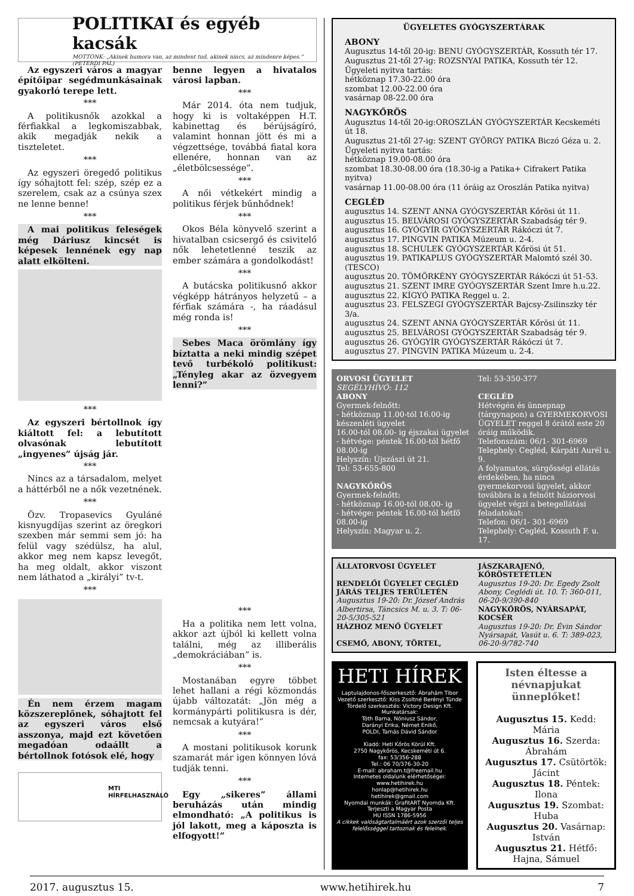POLITIKAI és egyéb kacsák
MOTTÓNK: „Akinek humora van, az mindent tud, akinek nincs, az mindenre képes.” (PETERDI PÁL)
Az egyszeri város a magyar építőipar segédmunkásainak gyakorló terepe lett.
***
A politikusnők azokkal a férfiakkal a legkomiszabbak, akik megadják nekik a tiszteletet.
***
Az egyszeri öregedő politikus így sóhajtott fel: szép, szép ez a szerelem, csak az a csúnya szex ne lenne benne!
***
A mai politikus feleségek még Dáriusz kincsét is képesek lennének egy nap alatt elkölteni.
***
Az egyszeri bértollnok így kiáltott fel: a lebutított olvasónak lebutított „ingyenes” újság jár.
***
Nincs az a társadalom, melyet a háttérből ne a nők vezetnének.
***
Özv. Tropasevics Gyuláné kisnyugdíjas szerint az öregkori szexben már semmi sem jó: ha felül vagy szédülsz, ha alul, akkor meg nem kapsz levegőt, ha meg oldalt, akkor viszont nem láthatod a „királyi” tv-t.
***
Én nem érzem magam közszereplőnek, sóhajtott fel az egyszeri város első asszonya, majd ezt követően megadóan odaállt a bértollnok fotósok elé, hogy
MTI
HÍRFELHASZNÁLÓ
benne legyen a hivatalos városi lapban.
***
Már 2014. óta nem tudjuk, hogy ki is voltaképpen H.T. kabinettag és bérújságíró, valamint honnan jött és mi a végzettsége, továbbá fiatal kora ellenére, honnan van az „életbölcsessége”.
***
A női vétkekért mindig a politikus férjek bűnhődnek!
***
Okos Béla könyvelő szerint a hivatalban csicsergő és csivitelő nők lehetetlenné teszik az ember számára a gondolkodást!
***
A butácska politikusnő akkor végképp hátrányos helyzetű – a férfiak számára -, ha ráadásul még ronda is!
***
Sebes Maca örömlány így bíztatta a neki mindig szépet tevő turbékoló politikust: „Tényleg akar az özvegyem lenni?”
***
Ha a politika nem lett volna, akkor azt újból ki kellett volna találni, még az illiberális „demokráciában” is.
***
Mostanában egyre többet lehet hallani a régi közmondás újabb változatát: „Jön még a kormánypárti politikusra is dér, nemcsak a kutyára!”
***
A mostani politikusok korunk szamarát már igen könnyen lóvá tudják tenni.
***
Egy „sikeres” állami beruházás után mindig elmondható: „A politikus is jól lakott, meg a káposzta is elfogyott!”
ÜGYELETES GYÓGYSZERTÁRAK
ABONY
Augusztus 14-től 20-ig: BENU GYÓGYSZERTÁR, Kossuth tér 17.
Augusztus 21-től 27-ig: ROZSNYAI PATIKA, Kossuth tér 12.
Ügyeleti nyitva tartás:
hétköznap 17.30-22.00 óra
szombat 12.00-22.00 óra
vasárnap 08-22.00 óra
NAGYKŐRÖS
Augusztus 14-től 20-ig:OROSZLÁN GYÓGYSZERTÁR Kecskeméti út 18.
Augusztus 21-től 27-ig: SZENT GYÖRGY PATIKA Biczó Géza u. 2.
Ügyeleti nyitva tartás:
hétköznap 19.00-08.00 óra
szombat 18.30-08.00 óra (18.30-ig a Patika+ Cifrakert Patika nyitva)
vasárnap 11.00-08.00 óra (11 óráig az Oroszlán Patika nyitva)
CEGLÉD
augusztus 14. SZENT ANNA GYÓGYSZERTÁR Kőrösi út 11.
augusztus 15. BELVÁROSI GYÓGYSZERTÁR Szabadság tér 9.
augusztus 16. GYÓGYÍR GYÓGYSZERTÁR Rákóczi út 7.
augusztus 17. PINGVIN PATIKA Múzeum u. 2-4.
augusztus 18. SCHULEK GYÓGYSZERTÁR Kőrösi út 51.
augusztus 19. PATIKAPLUS GYÓGYSZERTÁR Malomtó szél 30. (TESCO)
augusztus 20. TÖMÖRKÉNY GYÓGYSZERTÁR Rákóczi út 51-53.
augusztus 21. SZENT IMRE GYÓGYSZERTÁR Szent Imre h.u.22.
augusztus 22. KÍGYÓ PATIKA Reggel u. 2.
augusztus 23. FELSZEGI GYÓGYSZERTÁR Bajcsy-Zsilinszky tér 3/a.
augusztus 24. SZENT ANNA GYÓGYSZERTÁR Kőrösi út 11.
augusztus 25. BELVÁROSI GYÓGYSZERTÁR Szabadság tér 9.
augusztus 26. GYÓGYÍR GYÓGYSZERTÁR Rákóczi út 7.
augusztus 27. PINGVIN PATIKA Múzeum u. 2-4.
ORVOSI ÜGYELET
SEGÉLYHÍVÓ: 112
ABONY
Gyermek-felnőtt:
- hétköznap 11.00-tól 16.00-ig készenléti ügyelet
16.00-tól 08.00- ig éjszakai ügyelet
- hétvége: péntek 16.00-tól hétfő 08.00-ig
Helyszín: Újszászi út 21.
Tel: 53-655-800
NAGYKŐRÖS
Gyermek-felnőtt:
- hétköznap 16.00-tól 08.00- ig
- hétvége: péntek 16.00-tól hétfő 08.00-ig
Helyszín: Magyar u. 2.
Tel: 53-350-377
CEGLÉD
Hétvégén és ünnepnap (tárgynapon) a GYERMEKORVOSI ÜGYELET reggel 8 órától este 20 óráig működik.
Telefonszám: 06/1- 301-6969
Telephely: Cegléd, Kárpáti Aurél u. 9.
A folyamatos, sürgősségi ellátás érdekében, ha nincs gyermekorvosi ügyelet, akkor továbbra is a felnőtt háziorvosi ügyelet végzi a betegellátási feladatokat:
Telefon: 06/1- 301-6969
Telephely: Cegléd, Kossuth F. u. 17.
ÁLLATORVOSI ÜGYELET
RENDELŐI ÜGYELET CEGLÉD JÁRÁS TELJES TERÜLETÉN
Augusztus 19-20: Dr. József András Albertirsa, Táncsics M. u. 3. T: 06-20-5/305-521
HÁZHOZ MENŐ ÜGYELET
CSEMŐ, ABONY, TÖRTEL,
JÁSZKARAJENŐ, KŐRÖSTETÉTLEN
Augusztus 19-20: Dr. Egedy Zsolt Abony, Ceglédi út. 10. T: 360-011, 06-20-9/390-840
NAGYKŐRÖS, NYÁRSAPÁT, KOCSÉR
Augusztus 19-20: Dr. Évin Sándor Nyársapát, Vasút u. 6. T: 389-023, 06-20-9/782-740
HETI HÍREK
Laptulajdonos-főszerkesztő: Ábrahám Tibor
Vezető szerkesztő: Kiss Zsoltné Berényi Tünde
Tördelő szerkesztés: Victory Design Kft.
Munkatársak:
Tóth Barna, Nóniusz Sándor,
Darányi Erika, Német Enikő,
POLDI, Tamás Dávid Sándor
Kiadó: Heti Kőrös Körül Kft.
2750 Nagykőrös, Kecskeméti út 6.
fax: 53/356-288
Tel.: 06 70/376-30-20
E-mail: abraham.t@freemail.hu
Internetes oldalunk elérhetőségei:
www.hetihirek.hu
honlap@hetihirek.hu
hetihirek@gmail.com
Nyomdai munkák: GrafitART Nyomda Kft.
Terjeszti a Magyar Posta
HU ISSN 1786-5956
A cikkek valóságtartalmáért azok szerzői teljes felelősséggel tartoznak és felelnek.
Isten éltesse a névnapjukat ünneplőket!
Augusztus 15. Kedd: Mária
Augusztus 16. Szerda: Ábrahám
Augusztus 17. Csütörtök: Jácint
Augusztus 18. Péntek: Ilona
Augusztus 19. Szombat: Huba
Augusztus 20. Vasárnap: István
Augusztus 21. Hétfő: Hajna, Sámuel
2017. augusztus 15. www.hetihirek.hu 7